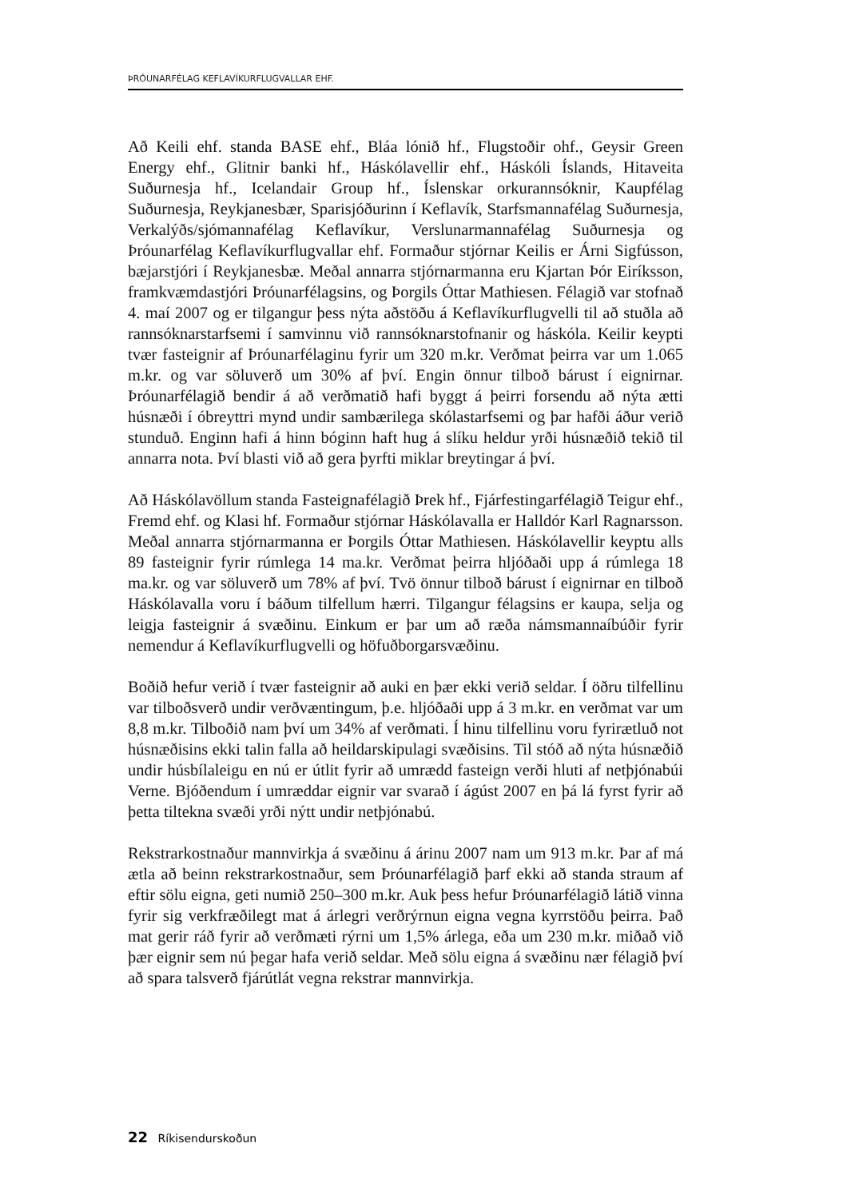ÞRÓUNARFÉLAG KEFLAVÍKURFLUGVALLAR EHF.
Að Keili ehf. standa BASE ehf., Bláa lónið hf., Flugstoðir ohf., Geysir Green Energy ehf., Glitnir banki hf., Háskólavellir ehf., Háskóli Íslands, Hitaveita Suðurnesja hf., Icelandair Group hf., Íslenskar orkurannsóknir, Kaupfélag Suðurnesja, Reykjanesbær, Sparisjóðurinn í Keflavík, Starfsmannafélag Suðurnesja, Verkalýðs/sjómannafélag Keflavíkur, Verslunarmannafélag Suðurnesja og Þróunarfélag Keflavíkurflugvallar ehf. Formaður stjórnar Keilis er Árni Sigfússon, bæjarstjóri í Reykjanesbæ. Meðal annarra stjórnarmanna eru Kjartan Þór Eiríksson, framkvæmdastjóri Þróunarfélagsins, og Þorgils Óttar Mathiesen. Félagið var stofnað 4. maí 2007 og er tilgangur þess nýta aðstöðu á Keflavíkurflugvelli til að stuðla að rannsóknarstarfsemi í samvinnu við rannsóknarstofnanir og háskóla. Keilir keypti tvær fasteignir af Þróunarfélaginu fyrir um 320 m.kr. Verðmat þeirra var um 1.065 m.kr. og var söluverð um 30% af því. Engin önnur tilboð bárust í eignirnar. Þróunarfélagið bendir á að verðmatið hafi byggt á þeirri forsendu að nýta ætti húsnæði í óbreyttri mynd undir sambærilega skólastarfsemi og þar hafði áður verið stunduð. Enginn hafi á hinn bóginn haft hug á slíku heldur yrði húsnæðið tekið til annarra nota. Því blasti við að gera þyrfti miklar breytingar á því.
Að Háskólavöllum standa Fasteignafélagið Þrek hf., Fjárfestingarfélagið Teigur ehf., Fremd ehf. og Klasi hf. Formaður stjórnar Háskólavalla er Halldór Karl Ragnarsson. Meðal annarra stjórnarmanna er Þorgils Óttar Mathiesen. Háskólavellir keyptu alls 89 fasteignir fyrir rúmlega 14 ma.kr. Verðmat þeirra hljóðaði upp á rúmlega 18 ma.kr. og var söluverð um 78% af því. Tvö önnur tilboð bárust í eignirnar en tilboð Háskólavalla voru í báðum tilfellum hærri. Tilgangur félagsins er kaupa, selja og leigja fasteignir á svæðinu. Einkum er þar um að ræða námsmannaíbúðir fyrir nemendur á Keflavíkurflugvelli og höfuðborgarsvæðinu.
Boðið hefur verið í tvær fasteignir að auki en þær ekki verið seldar. Í öðru tilfellinu var tilboðsverð undir verðvæntingum, þ.e. hljóðaði upp á 3 m.kr. en verðmat var um 8,8 m.kr. Tilboðið nam því um 34% af verðmati. Í hinu tilfellinu voru fyrirætluð not húsnæðisins ekki talin falla að heildarskipulagi svæðisins. Til stóð að nýta húsnæðið undir húsbílaleigu en nú er útlit fyrir að umrædd fasteign verði hluti af netþjónabúi Verne. Bjóðendum í umræddar eignir var svarað í ágúst 2007 en þá lá fyrst fyrir að þetta tiltekna svæði yrði nýtt undir netþjónabú.
Rekstrarkostnaður mannvirkja á svæðinu á árinu 2007 nam um 913 m.kr. Þar af má ætla að beinn rekstrarkostnaður, sem Þróunarfélagið þarf ekki að standa straum af eftir sölu eigna, geti numið 250–300 m.kr. Auk þess hefur Þróunarfélagið látið vinna fyrir sig verkfræðilegt mat á árlegri verðrýrnun eigna vegna kyrrstöðu þeirra. Það mat gerir ráð fyrir að verðmæti rýrni um 1,5% árlega, eða um 230 m.kr. miðað við þær eignir sem nú þegar hafa verið seldar. Með sölu eigna á svæðinu nær félagið því að spara talsverð fjárútlát vegna rekstrar mannvirkja.
22 Ríkisendurskoðun